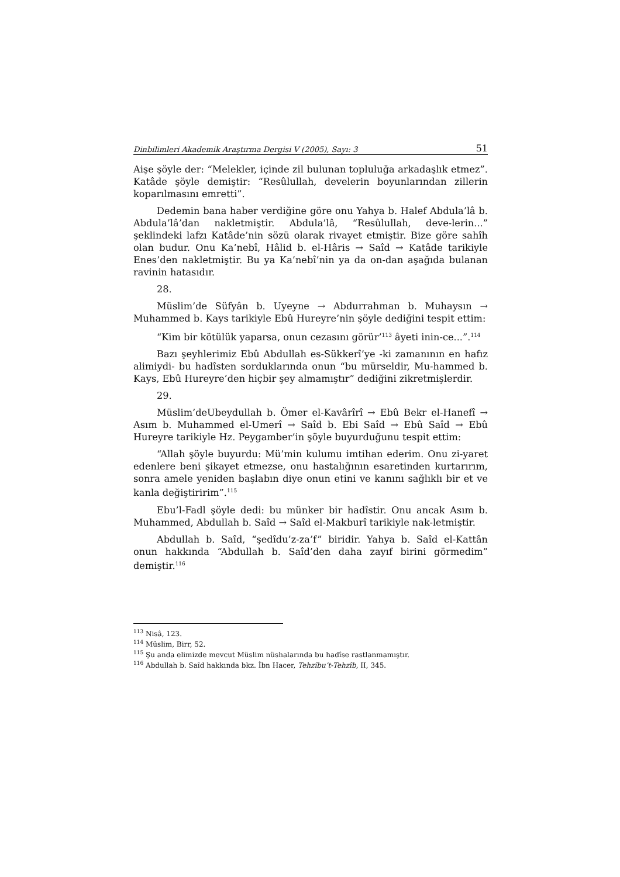Dinbilimleri Akademik Araştırma Dergisi V (2005), Sayı: 3 51
Aişe şöyle der: “Melekler, içinde zil bulunan topluluğa arkadaşlık etmez”. Katâde şöyle demiştir: “Resûlullah, develerin boyunlarından zillerin koparılmasını emretti”.
Dedemin bana haber verdiğine göre onu Yahya b. Halef Abdula’lâ b. Abdula’lâ’dan nakletmiştir. Abdula’lâ, “Resûlullah, deve-lerin...” şeklindeki lafzı Katâde’nin sözü olarak rivayet etmiştir. Bize göre sahîh olan budur. Onu Ka’nebî, Hâlid b. el-Hâris → Saîd → Katâde tarikiyle Enes’den nakletmiştir. Bu ya Ka’nebî’nin ya da on-dan aşağıda bulanan ravinin hatasıdır.
28.
Müslim’de Süfyân b. Uyeyne → Abdurrahman b. Muhaysın → Muhammed b. Kays tarikiyle Ebû Hureyre’nin şöyle dediğini tespit ettim:
“Kim bir kötülük yaparsa, onun cezasını görür’<sup>113</sup> âyeti inin-ce...”.<sup>114</sup>
Bazı şeyhlerimiz Ebû Abdullah es-Sükkerî’ye -ki zamanının en hafız alimiydi- bu hadîsten sorduklarında onun “bu mürseldir, Mu-hammed b. Kays, Ebû Hureyre’den hiçbir şey almamıştır” dediğini zikretmişlerdir.
29.
Müslim’deUbeydullah b. Ömer el-Kavârîrî → Ebû Bekr el-Hanefî → Asım b. Muhammed el-Umerî → Saîd b. Ebi Saîd → Ebû Saîd → Ebû Hureyre tarikiyle Hz. Peygamber’in şöyle buyurduğunu tespit ettim:
“Allah şöyle buyurdu: Mü’min kulumu imtihan ederim. Onu zi-yaret edenlere beni şikayet etmezse, onu hastalığının esaretinden kurtarırım, sonra amele yeniden başlabın diye onun etini ve kanını sağlıklı bir et ve kanla değiştiririm”.<sup>115</sup>
Ebu’l-Fadl şöyle dedi: bu münker bir hadîstir. Onu ancak Asım b. Muhammed, Abdullah b. Saîd → Saîd el-Makburî tarikiyle nak-letmiştir.
Abdullah b. Saîd, “şedîdu’z-za’f” biridir. Yahya b. Saîd el-Kattân onun hakkında “Abdullah b. Saîd’den daha zayıf birini görmedim” demiştir.<sup>116</sup>
<sup>113</sup> Nisâ, 123.
<sup>114</sup> Müslim, Birr, 52.
<sup>115</sup> Şu anda elimizde mevcut Müslim nüshalarında bu hadîse rastlanmamıştır.
<sup>116</sup> Abdullah b. Saîd hakkında bkz. İbn Hacer, Tehzîbu’t-Tehzîb, II, 345.